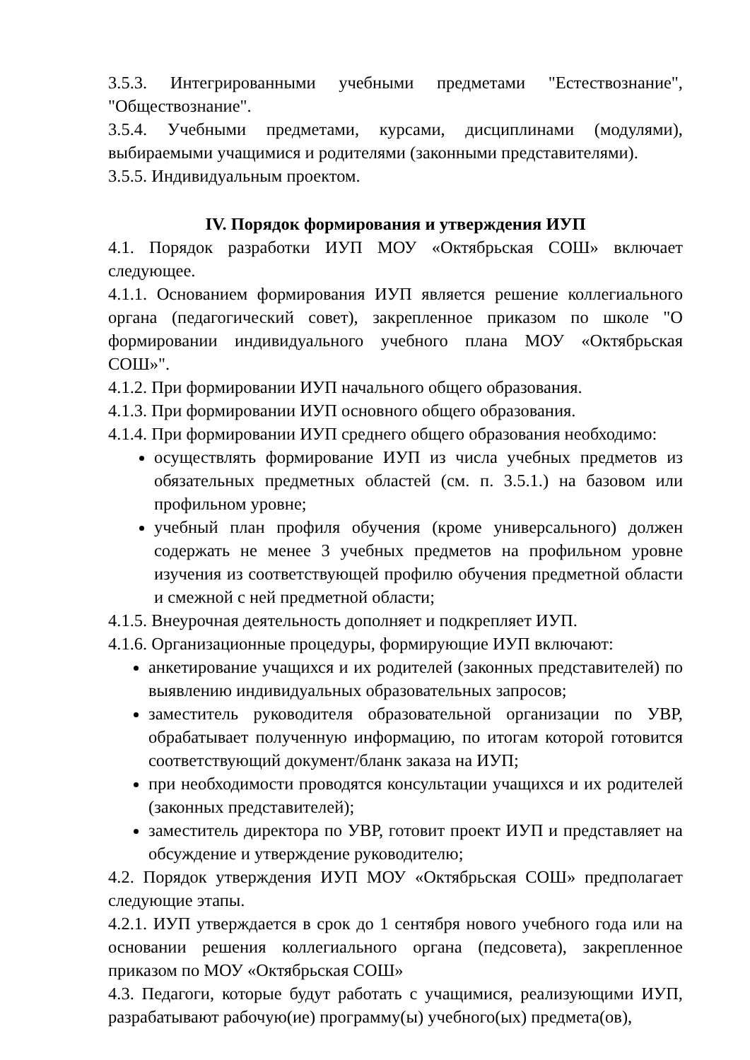3.5.3. Интегрированными учебными предметами "Естествознание", "Обществознание".
3.5.4. Учебными предметами, курсами, дисциплинами (модулями), выбираемыми учащимися и родителями (законными представителями).
3.5.5. Индивидуальным проектом.
IV. Порядок формирования и утверждения ИУП
4.1. Порядок разработки ИУП МОУ «Октябрьская СОШ» включает следующее.
4.1.1. Основанием формирования ИУП является решение коллегиального органа (педагогический совет), закрепленное приказом по школе "О формировании индивидуального учебного плана МОУ «Октябрьская СОШ»".
4.1.2. При формировании ИУП начального общего образования.
4.1.3. При формировании ИУП основного общего образования.
4.1.4. При формировании ИУП среднего общего образования необходимо:
осуществлять формирование ИУП из числа учебных предметов из обязательных предметных областей (см. п. 3.5.1.) на базовом или профильном уровне;
учебный план профиля обучения (кроме универсального) должен содержать не менее 3 учебных предметов на профильном уровне изучения из соответствующей профилю обучения предметной области и смежной с ней предметной области;
4.1.5. Внеурочная деятельность дополняет и подкрепляет ИУП.
4.1.6. Организационные процедуры, формирующие ИУП включают:
анкетирование учащихся и их родителей (законных представителей) по выявлению индивидуальных образовательных запросов;
заместитель руководителя образовательной организации по УВР, обрабатывает полученную информацию, по итогам которой готовится соответствующий документ/бланк заказа на ИУП;
при необходимости проводятся консультации учащихся и их родителей (законных представителей);
заместитель директора по УВР, готовит проект ИУП и представляет на обсуждение и утверждение руководителю;
4.2. Порядок утверждения ИУП МОУ «Октябрьская СОШ» предполагает следующие этапы.
4.2.1. ИУП утверждается в срок до 1 сентября нового учебного года или на основании решения коллегиального органа (педсовета), закрепленное приказом по МОУ «Октябрьская СОШ»
4.3. Педагоги, которые будут работать с учащимися, реализующими ИУП, разрабатывают рабочую(ие) программу(ы) учебного(ых) предмета(ов),